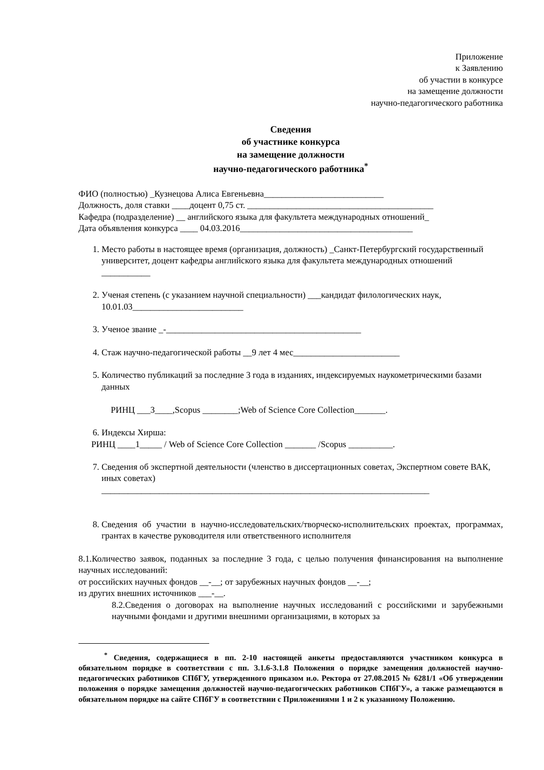Приложение
к Заявлению
об участии в конкурсе
на замещение должности
научно-педагогического работника
Сведения
об участнике конкурса
на замещение должности
научно-педагогического работника<sup>*</sup>
ФИО (полностью) _Кузнецова Алиса Евгеньевна___________________________
Должность, доля ставки ____доцент 0,75 ст. __________________________________________
Кафедра (подразделение) __ английского языка для факультета международных отношений_
Дата объявления конкурса ____ 04.03.2016_______________________________________
1. Место работы в настоящее время (организация, должность) _Санкт-Петербургский государственный университет, доцент кафедры английского языка для факультета международных отношений ___________
2. Ученая степень (с указанием научной специальности) ___кандидат филологических наук, 10.01.03_________________________
3. Ученое звание _-____________________________________________
4. Стаж научно-педагогической работы __9 лет 4 мес________________________
5. Количество публикаций за последние 3 года в изданиях, индексируемых наукометрическими базами данных
РИНЦ ___3____,Scopus ________;Web of Science Core Collection_______.
6. Индексы Хирша:
РИНЦ ____1_____ / Web of Science Core Collection _______ /Scopus __________.
7. Сведения об экспертной деятельности (членство в диссертационных советах, Экспертном совете ВАК, иных советах)
__________________________________________________________________________
8. Сведения об участии в научно-исследовательских/творческо-исполнительских проектах, программах, грантах в качестве руководителя или ответственного исполнителя
8.1.Количество заявок, поданных за последние 3 года, с целью получения финансирования на выполнение научных исследований:
от российских научных фондов __-__; от зарубежных научных фондов __-__;
из других внешних источников ___-__.
8.2.Сведения о договорах на выполнение научных исследований с российскими и зарубежными научными фондами и другими внешними организациями, в которых за
<sup>*</sup> Сведения, содержащиеся в пп. 2-10 настоящей анкеты предоставляются участником конкурса в обязательном порядке в соответствии с пп. 3.1.6-3.1.8 Положения о порядке замещения должностей научно-педагогических работников СПбГУ, утвержденного приказом и.о. Ректора от 27.08.2015 № 6281/1 «Об утверждении положения о порядке замещения должностей научно-педагогических работников СПбГУ», а также размещаются в обязательном порядке на сайте СПбГУ в соответствии с Приложениями 1 и 2 к указанному Положению.